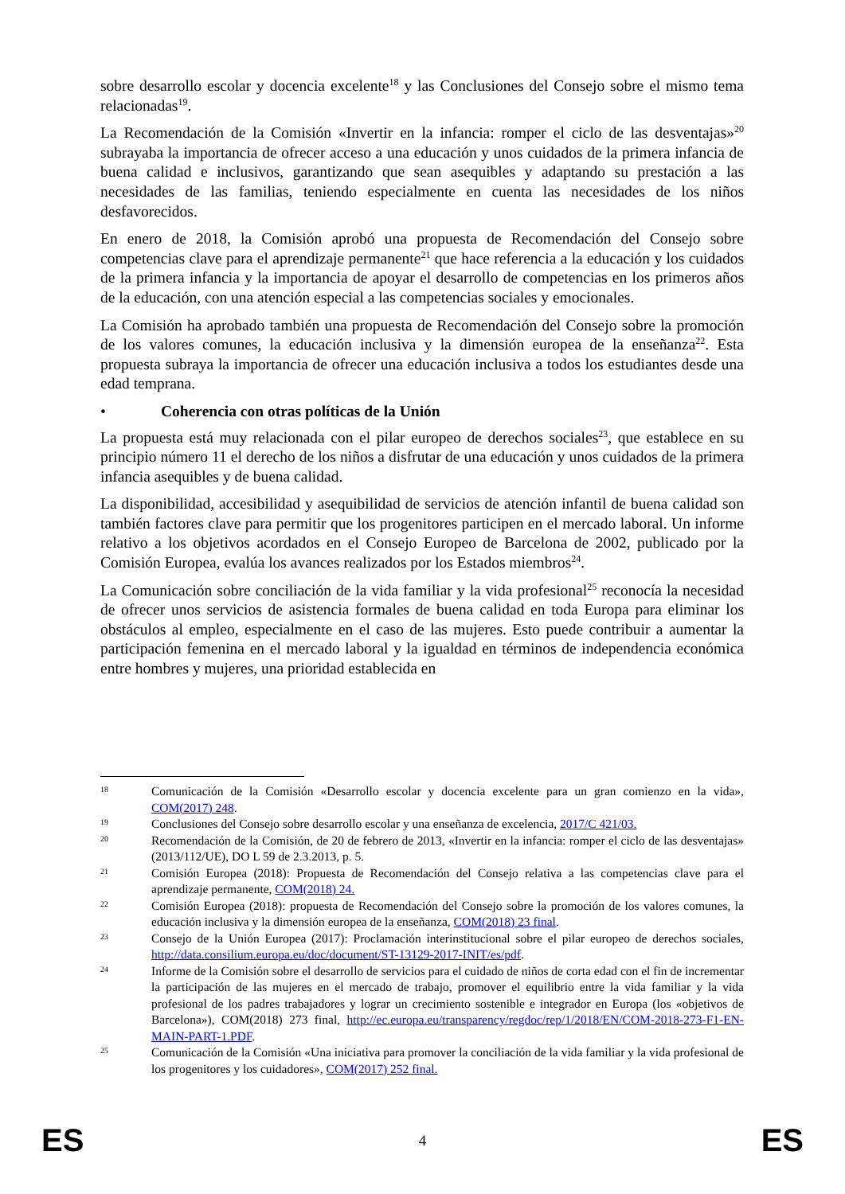sobre desarrollo escolar y docencia excelente<sup>18</sup> y las Conclusiones del Consejo sobre el mismo tema relacionadas<sup>19</sup>.
La Recomendación de la Comisión «Invertir en la infancia: romper el ciclo de las desventajas»<sup>20</sup> subrayaba la importancia de ofrecer acceso a una educación y unos cuidados de la primera infancia de buena calidad e inclusivos, garantizando que sean asequibles y adaptando su prestación a las necesidades de las familias, teniendo especialmente en cuenta las necesidades de los niños desfavorecidos.
En enero de 2018, la Comisión aprobó una propuesta de Recomendación del Consejo sobre competencias clave para el aprendizaje permanente<sup>21</sup> que hace referencia a la educación y los cuidados de la primera infancia y la importancia de apoyar el desarrollo de competencias en los primeros años de la educación, con una atención especial a las competencias sociales y emocionales.
La Comisión ha aprobado también una propuesta de Recomendación del Consejo sobre la promoción de los valores comunes, la educación inclusiva y la dimensión europea de la enseñanza<sup>22</sup>. Esta propuesta subraya la importancia de ofrecer una educación inclusiva a todos los estudiantes desde una edad temprana.
• Coherencia con otras políticas de la Unión
La propuesta está muy relacionada con el pilar europeo de derechos sociales<sup>23</sup>, que establece en su principio número 11 el derecho de los niños a disfrutar de una educación y unos cuidados de la primera infancia asequibles y de buena calidad.
La disponibilidad, accesibilidad y asequibilidad de servicios de atención infantil de buena calidad son también factores clave para permitir que los progenitores participen en el mercado laboral. Un informe relativo a los objetivos acordados en el Consejo Europeo de Barcelona de 2002, publicado por la Comisión Europea, evalúa los avances realizados por los Estados miembros<sup>24</sup>.
La Comunicación sobre conciliación de la vida familiar y la vida profesional<sup>25</sup> reconocía la necesidad de ofrecer unos servicios de asistencia formales de buena calidad en toda Europa para eliminar los obstáculos al empleo, especialmente en el caso de las mujeres. Esto puede contribuir a aumentar la participación femenina en el mercado laboral y la igualdad en términos de independencia económica entre hombres y mujeres, una prioridad establecida en
18
Comunicación de la Comisión «Desarrollo escolar y docencia excelente para un gran comienzo en la vida», COM(2017) 248.
19
Conclusiones del Consejo sobre desarrollo escolar y una enseñanza de excelencia, 2017/C 421/03.
20
Recomendación de la Comisión, de 20 de febrero de 2013, «Invertir en la infancia: romper el ciclo de las desventajas» (2013/112/UE), DO L 59 de 2.3.2013, p. 5.
21
Comisión Europea (2018): Propuesta de Recomendación del Consejo relativa a las competencias clave para el aprendizaje permanente, COM(2018) 24.
22
Comisión Europea (2018): propuesta de Recomendación del Consejo sobre la promoción de los valores comunes, la educación inclusiva y la dimensión europea de la enseñanza, COM(2018) 23 final.
23
Consejo de la Unión Europea (2017): Proclamación interinstitucional sobre el pilar europeo de derechos sociales, http://data.consilium.europa.eu/doc/document/ST-13129-2017-INIT/es/pdf.
24
Informe de la Comisión sobre el desarrollo de servicios para el cuidado de niños de corta edad con el fin de incrementar la participación de las mujeres en el mercado de trabajo, promover el equilibrio entre la vida familiar y la vida profesional de los padres trabajadores y lograr un crecimiento sostenible e integrador en Europa (los «objetivos de Barcelona»), COM(2018) 273 final, http://ec.europa.eu/transparency/regdoc/rep/1/2018/EN/COM-2018-273-F1-EN-MAIN-PART-1.PDF.
25
Comunicación de la Comisión «Una iniciativa para promover la conciliación de la vida familiar y la vida profesional de los progenitores y los cuidadores», COM(2017) 252 final.
ES 4 ES